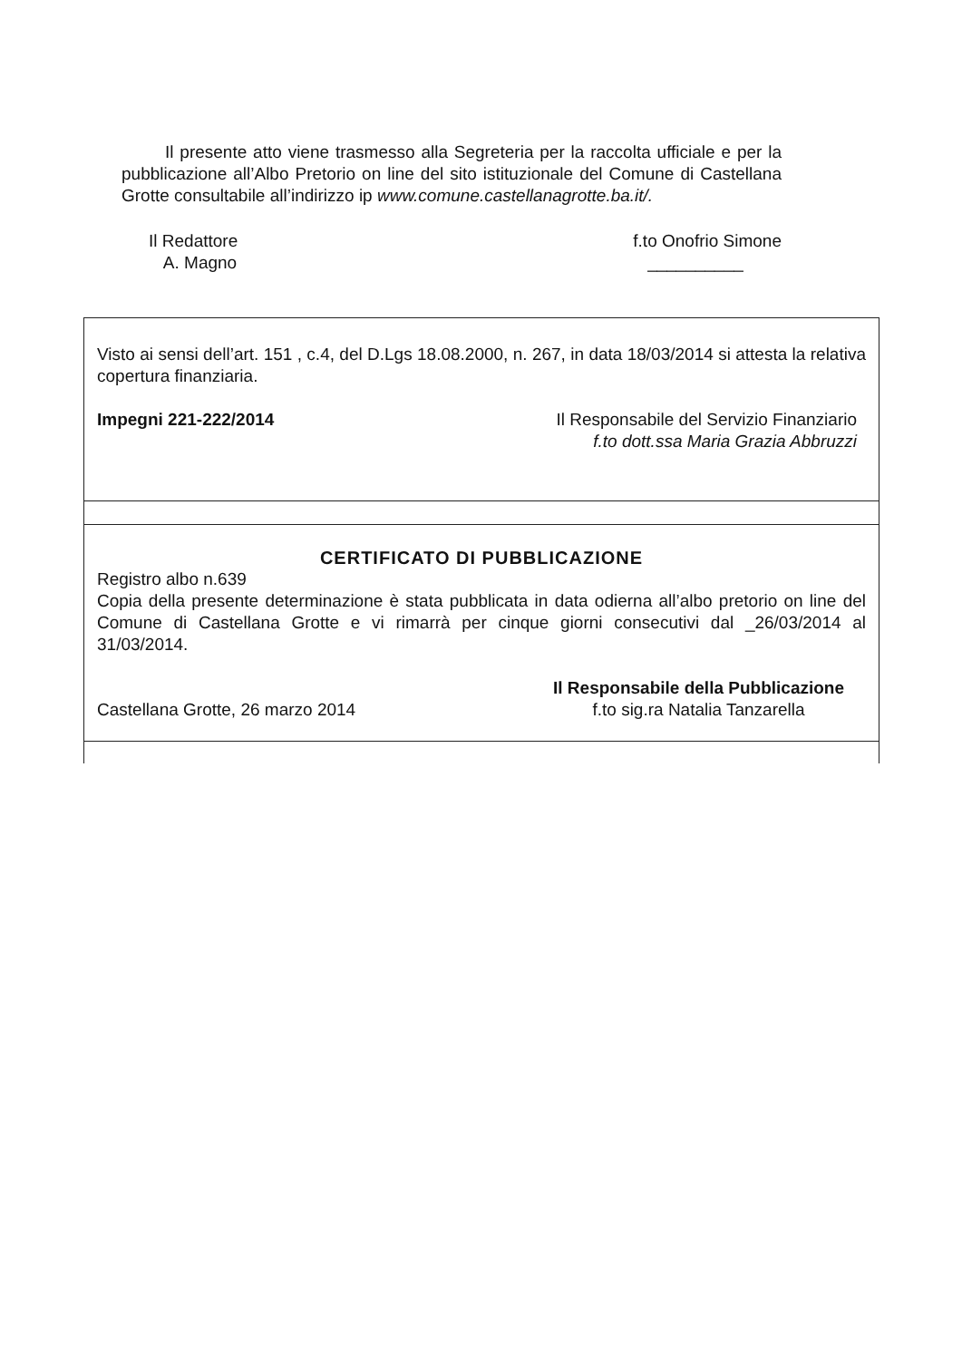Il presente atto viene trasmesso alla Segreteria per la raccolta ufficiale e per la pubblicazione all’Albo Pretorio on line del sito istituzionale del Comune di Castellana Grotte consultabile all’indirizzo ip www.comune.castellanagrotte.ba.it/.
Il Redattore
A. Magno
f.to Onofrio Simone
__________
Visto ai sensi dell’art. 151 , c.4, del D.Lgs 18.08.2000, n. 267, in data 18/03/2014 si attesta la relativa copertura finanziaria.
Impegni 221-222/2014 Il Responsabile del Servizio Finanziario
f.to dott.ssa Maria Grazia Abbruzzi
CERTIFICATO DI PUBBLICAZIONE
Registro albo n.639
Copia della presente determinazione è stata pubblicata in data odierna all’albo pretorio on line del Comune di Castellana Grotte e vi rimarrà per cinque giorni consecutivi dal _26/03/2014 al 31/03/2014.
Castellana Grotte, 26 marzo 2014
Il Responsabile della Pubblicazione
f.to sig.ra Natalia Tanzarella